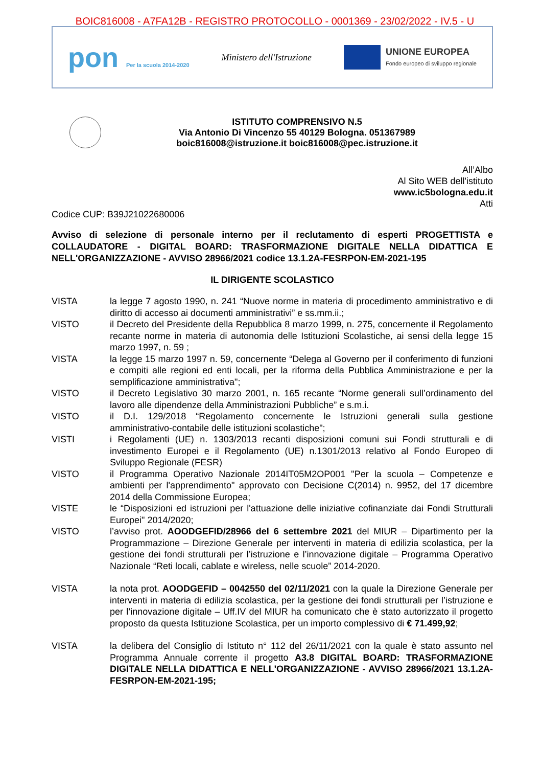BOIC816008 - A7FA12B - REGISTRO PROTOCOLLO - 0001369 - 23/02/2022 - IV.5 - U
pon Per la scuola 2014-2020
Ministero dell'Istruzione
UNIONE EUROPEA
Fondo europeo di sviluppo regionale
ISTITUTO COMPRENSIVO N.5
Via Antonio Di Vincenzo 55 40129 Bologna. 051367989
boic816008@istruzione.it boic816008@pec.istruzione.it
All’Albo
Al Sito WEB dell'istituto
www.ic5bologna.edu.it
Atti
Codice CUP: B39J21022680006
Avviso di selezione di personale interno per il reclutamento di esperti PROGETTISTA e COLLAUDATORE - DIGITAL BOARD: TRASFORMAZIONE DIGITALE NELLA DIDATTICA E NELL'ORGANIZZAZIONE - AVVISO 28966/2021 codice 13.1.2A-FESRPON-EM-2021-195
IL DIRIGENTE SCOLASTICO
VISTA la legge 7 agosto 1990, n. 241 “Nuove norme in materia di procedimento amministrativo e di diritto di accesso ai documenti amministrativi” e ss.mm.ii.;
VISTO il Decreto del Presidente della Repubblica 8 marzo 1999, n. 275, concernente il Regolamento recante norme in materia di autonomia delle Istituzioni Scolastiche, ai sensi della legge 15 marzo 1997, n. 59 ;
VISTA la legge 15 marzo 1997 n. 59, concernente “Delega al Governo per il conferimento di funzioni e compiti alle regioni ed enti locali, per la riforma della Pubblica Amministrazione e per la semplificazione amministrativa";
VISTO il Decreto Legislativo 30 marzo 2001, n. 165 recante “Norme generali sull’ordinamento del lavoro alle dipendenze della Amministrazioni Pubbliche” e s.m.i.
VISTO il D.I. 129/2018 “Regolamento concernente le Istruzioni generali sulla gestione amministrativo-contabile delle istituzioni scolastiche";
VISTI i Regolamenti (UE) n. 1303/2013 recanti disposizioni comuni sui Fondi strutturali e di investimento Europei e il Regolamento (UE) n.1301/2013 relativo al Fondo Europeo di Sviluppo Regionale (FESR)
VISTO il Programma Operativo Nazionale 2014IT05M2OP001 "Per la scuola – Competenze e ambienti per l'apprendimento" approvato con Decisione C(2014) n. 9952, del 17 dicembre 2014 della Commissione Europea;
VISTE le “Disposizioni ed istruzioni per l'attuazione delle iniziative cofinanziate dai Fondi Strutturali Europei" 2014/2020;
VISTO l’avviso prot. AOODGEFID/28966 del 6 settembre 2021 del MIUR – Dipartimento per la Programmazione – Direzione Generale per interventi in materia di edilizia scolastica, per la gestione dei fondi strutturali per l’istruzione e l’innovazione digitale – Programma Operativo Nazionale “Reti locali, cablate e wireless, nelle scuole” 2014-2020.
VISTA la nota prot. AOODGEFID – 0042550 del 02/11/2021 con la quale la Direzione Generale per interventi in materia di edilizia scolastica, per la gestione dei fondi strutturali per l’istruzione e per l’innovazione digitale – Uff.IV del MIUR ha comunicato che è stato autorizzato il progetto proposto da questa Istituzione Scolastica, per un importo complessivo di € 71.499,92;
VISTA la delibera del Consiglio di Istituto n° 112 del 26/11/2021 con la quale è stato assunto nel Programma Annuale corrente il progetto A3.8 DIGITAL BOARD: TRASFORMAZIONE DIGITALE NELLA DIDATTICA E NELL'ORGANIZZAZIONE - AVVISO 28966/2021 13.1.2A-FESRPON-EM-2021-195;